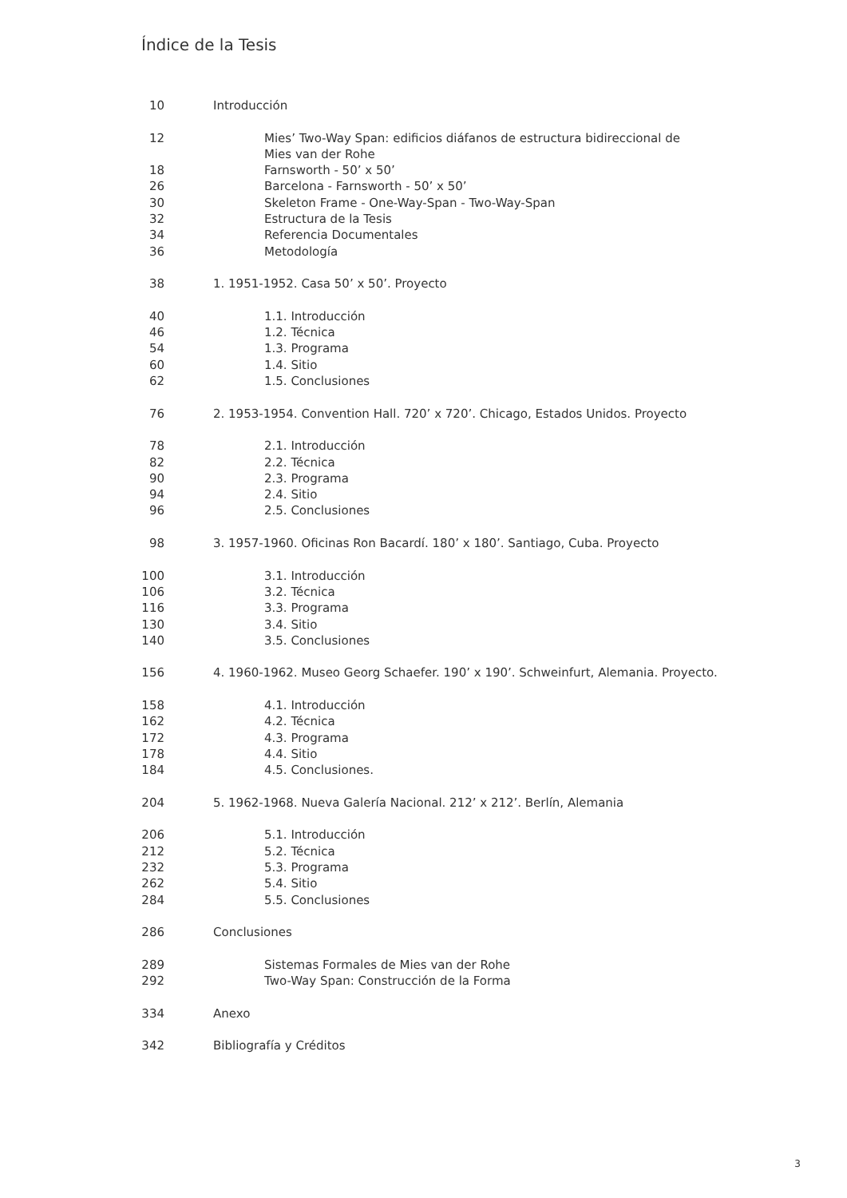Índice de la Tesis
10 Introducción
12 Mies’ Two-Way Span: edificios diáfanos de estructura bidireccional de
Mies van der Rohe
18 Farnsworth - 50’ x 50’
26 Barcelona - Farnsworth - 50’ x 50’
30 Skeleton Frame - One-Way-Span - Two-Way-Span
32 Estructura de la Tesis
34 Referencia Documentales
36 Metodología
38 1. 1951-1952. Casa 50’ x 50’. Proyecto
40 1.1. Introducción
46 1.2. Técnica
54 1.3. Programa
60 1.4. Sitio
62 1.5. Conclusiones
76 2. 1953-1954. Convention Hall. 720’ x 720’. Chicago, Estados Unidos. Proyecto
78 2.1. Introducción
82 2.2. Técnica
90 2.3. Programa
94 2.4. Sitio
96 2.5. Conclusiones
98 3. 1957-1960. Oficinas Ron Bacardí. 180’ x 180’. Santiago, Cuba. Proyecto
100 3.1. Introducción
106 3.2. Técnica
116 3.3. Programa
130 3.4. Sitio
140 3.5. Conclusiones
156 4. 1960-1962. Museo Georg Schaefer. 190’ x 190’. Schweinfurt, Alemania. Proyecto.
158 4.1. Introducción
162 4.2. Técnica
172 4.3. Programa
178 4.4. Sitio
184 4.5. Conclusiones.
204 5. 1962-1968. Nueva Galería Nacional. 212’ x 212’. Berlín, Alemania
206 5.1. Introducción
212 5.2. Técnica
232 5.3. Programa
262 5.4. Sitio
284 5.5. Conclusiones
286 Conclusiones
289 Sistemas Formales de Mies van der Rohe
292 Two-Way Span: Construcción de la Forma
334 Anexo
342 Bibliografía y Créditos
3